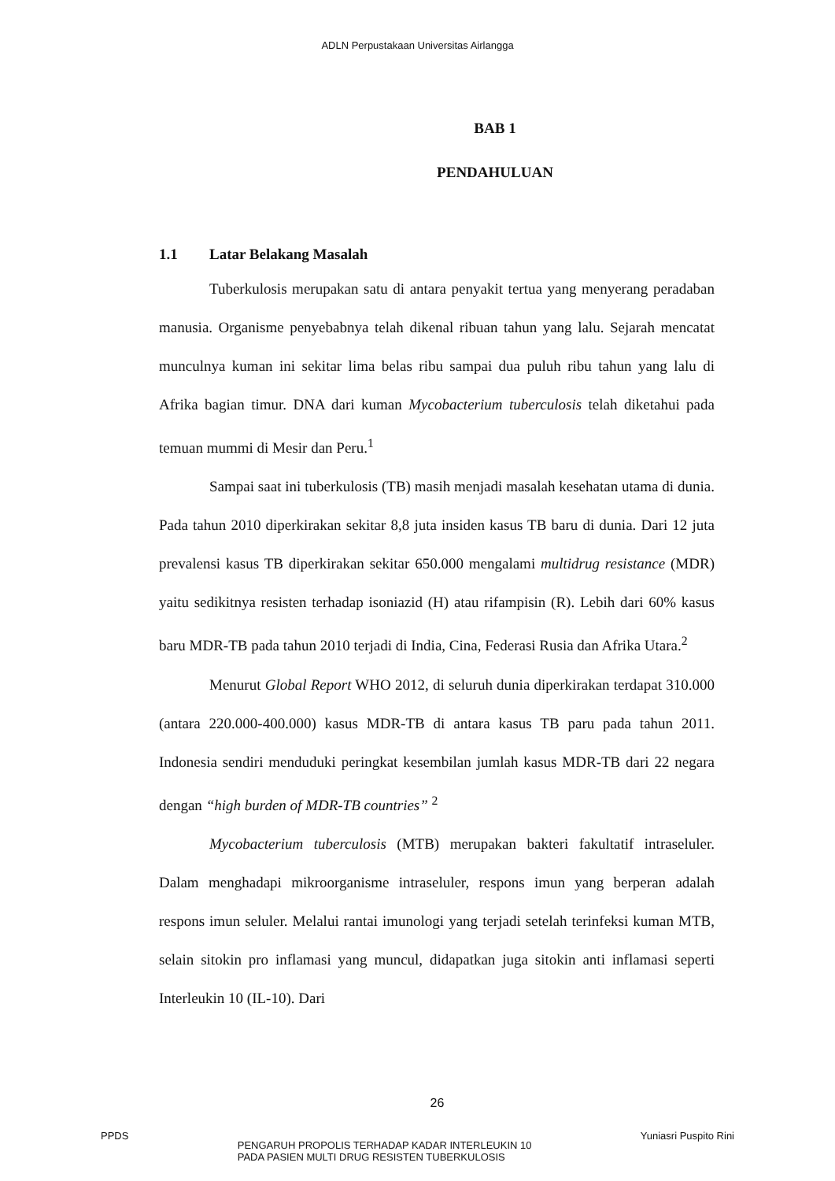ADLN Perpustakaan Universitas Airlangga
BAB 1
PENDAHULUAN
1.1 Latar Belakang Masalah
Tuberkulosis merupakan satu di antara penyakit tertua yang menyerang peradaban manusia. Organisme penyebabnya telah dikenal ribuan tahun yang lalu. Sejarah mencatat munculnya kuman ini sekitar lima belas ribu sampai dua puluh ribu tahun yang lalu di Afrika bagian timur. DNA dari kuman Mycobacterium tuberculosis telah diketahui pada temuan mummi di Mesir dan Peru.<sup>1</sup>
Sampai saat ini tuberkulosis (TB) masih menjadi masalah kesehatan utama di dunia. Pada tahun 2010 diperkirakan sekitar 8,8 juta insiden kasus TB baru di dunia. Dari 12 juta prevalensi kasus TB diperkirakan sekitar 650.000 mengalami multidrug resistance (MDR) yaitu sedikitnya resisten terhadap isoniazid (H) atau rifampisin (R). Lebih dari 60% kasus baru MDR-TB pada tahun 2010 terjadi di India, Cina, Federasi Rusia dan Afrika Utara.<sup>2</sup>
Menurut Global Report WHO 2012, di seluruh dunia diperkirakan terdapat 310.000 (antara 220.000-400.000) kasus MDR-TB di antara kasus TB paru pada tahun 2011. Indonesia sendiri menduduki peringkat kesembilan jumlah kasus MDR-TB dari 22 negara dengan “high burden of MDR-TB countries” <sup>2</sup>
Mycobacterium tuberculosis (MTB) merupakan bakteri fakultatif intraseluler. Dalam menghadapi mikroorganisme intraseluler, respons imun yang berperan adalah respons imun seluler. Melalui rantai imunologi yang terjadi setelah terinfeksi kuman MTB, selain sitokin pro inflamasi yang muncul, didapatkan juga sitokin anti inflamasi seperti Interleukin 10 (IL-10). Dari
26
PPDS
PENGARUH PROPOLIS TERHADAP KADAR INTERLEUKIN 10
PADA PASIEN MULTI DRUG RESISTEN TUBERKULOSIS
Yuniasri Puspito Rini